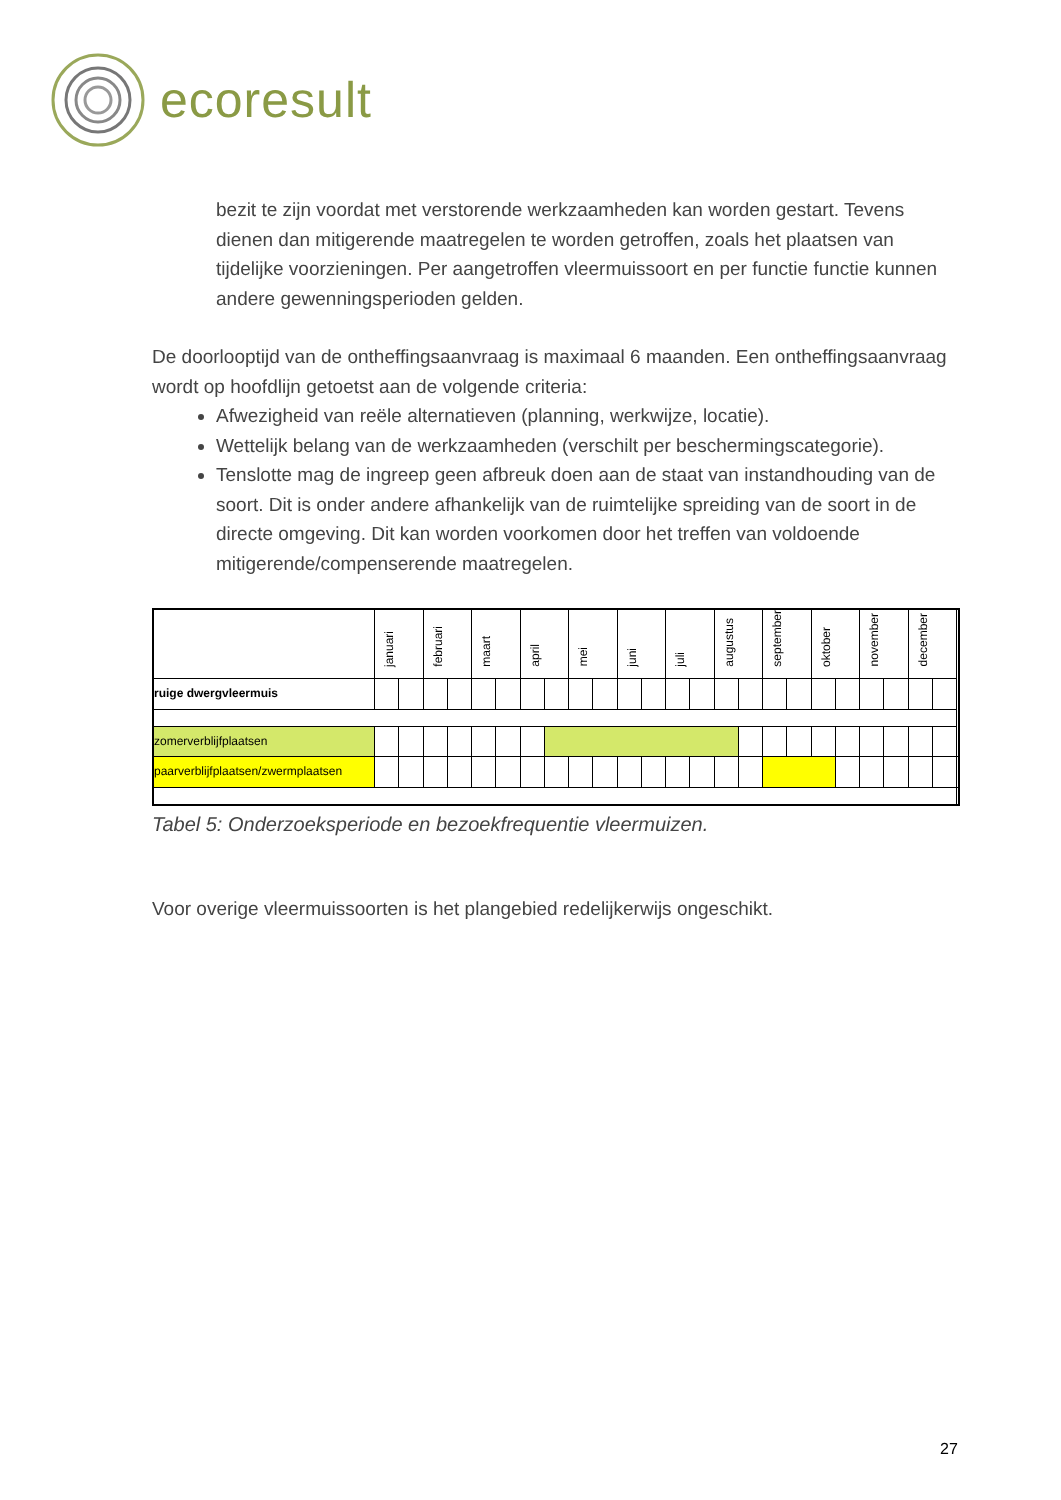ecoresult
bezit te zijn voordat met verstorende werkzaamheden kan worden gestart. Tevens dienen dan mitigerende maatregelen te worden getroffen, zoals het plaatsen van tijdelijke voorzieningen. Per aangetroffen vleermuissoort en per functie functie kunnen andere gewenningsperioden gelden.
De doorlooptijd van de ontheffingsaanvraag is maximaal 6 maanden. Een ontheffingsaanvraag wordt op hoofdlijn getoetst aan de volgende criteria:
Afwezigheid van reële alternatieven (planning, werkwijze, locatie).
Wettelijk belang van de werkzaamheden (verschilt per beschermingscategorie).
Tenslotte mag de ingreep geen afbreuk doen aan de staat van instandhouding van de soort. Dit is onder andere afhankelijk van de ruimtelijke spreiding van de soort in de directe omgeving. Dit kan worden voorkomen door het treffen van voldoende mitigerende/compenserende maatregelen.
| | januari | | februari | | maart | | april | | mei | | juni | | juli | | augustus | | september | | oktober | | november | | december | | |
| ruige dwergvleermuis | | | | | | | | | | | | | | | | | | | | | | | | | |
| zomerverblijfplaatsen | | | | | | | | | | | | | | | | | | | | | | | | | |
| paarverblijfplaatsen/zwermplaatsen | | | | | | | | | | | | | | | | | | | | | | | | | |
Tabel 5: Onderzoeksperiode en bezoekfrequentie vleermuizen.
Voor overige vleermuissoorten is het plangebied redelijkerwijs ongeschikt.
27